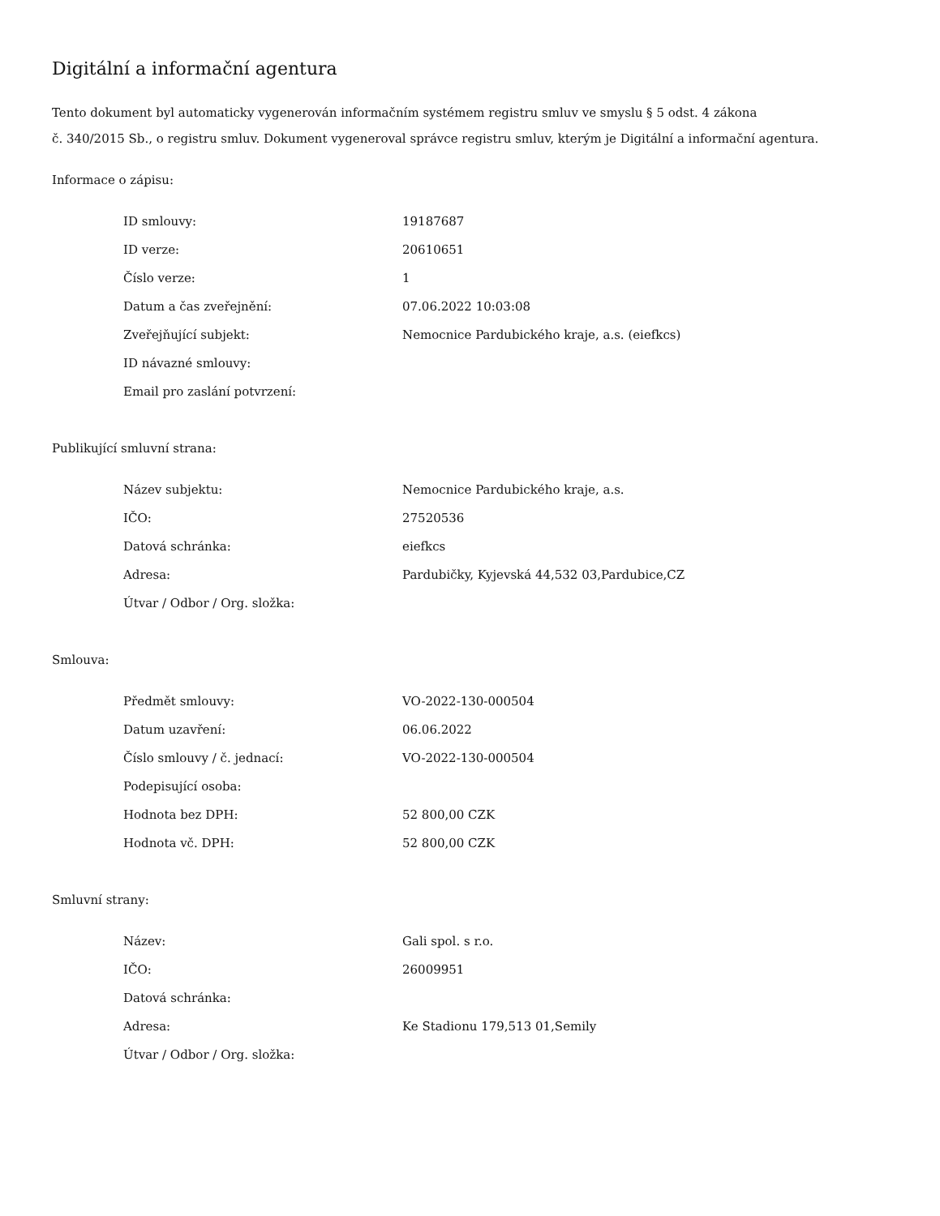Digitální a informační agentura
Tento dokument byl automaticky vygenerován informačním systémem registru smluv ve smyslu § 5 odst. 4 zákona
č. 340/2015 Sb., o registru smluv. Dokument vygeneroval správce registru smluv, kterým je Digitální a informační agentura.
Informace o zápisu:
| ID smlouvy: | 19187687 |
| ID verze: | 20610651 |
| Číslo verze: | 1 |
| Datum a čas zveřejnění: | 07.06.2022 10:03:08 |
| Zveřejňující subjekt: | Nemocnice Pardubického kraje, a.s. (eiefkcs) |
| ID návazné smlouvy: | |
| Email pro zaslání potvrzení: | |
Publikující smluvní strana:
| Název subjektu: | Nemocnice Pardubického kraje, a.s. |
| IČO: | 27520536 |
| Datová schránka: | eiefkcs |
| Adresa: | Pardubičky, Kyjevská 44,532 03,Pardubice,CZ |
| Útvar / Odbor / Org. složka: | |
Smlouva:
| Předmět smlouvy: | VO-2022-130-000504 |
| Datum uzavření: | 06.06.2022 |
| Číslo smlouvy / č. jednací: | VO-2022-130-000504 |
| Podepisující osoba: | |
| Hodnota bez DPH: | 52 800,00 CZK |
| Hodnota vč. DPH: | 52 800,00 CZK |
Smluvní strany:
| Název: | Gali spol. s r.o. |
| IČO: | 26009951 |
| Datová schránka: | |
| Adresa: | Ke Stadionu 179,513 01,Semily |
| Útvar / Odbor / Org. složka: | |